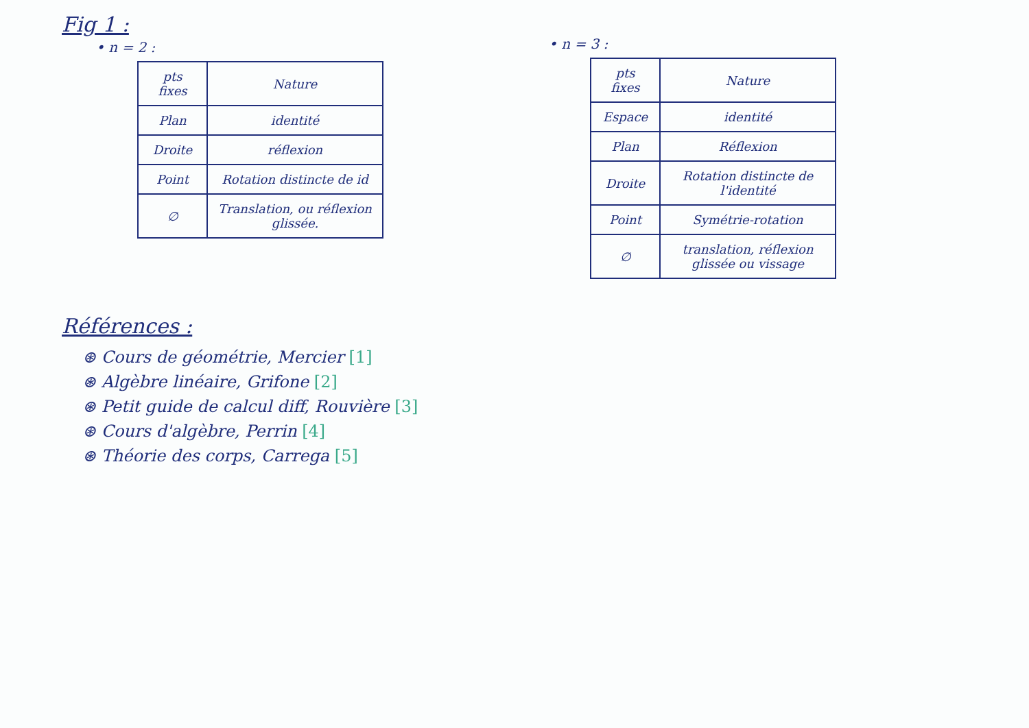Fig 1 :
• n = 2 :
| pts fixes | Nature |
| --- | --- |
| Plan | identité |
| Droite | réflexion |
| Point | Rotation distincte de id |
| ∅ | Translation, ou réflexion glissée. |
Références :
⊛ Cours de géométrie, Mercier [1]
⊛ Algèbre linéaire, Grifone [2]
⊛ Petit guide de calcul diff, Rouvière [3]
⊛ Cours d'algèbre, Perrin [4]
⊛ Théorie des corps, Carrega [5]
• n = 3 :
| pts fixes | Nature |
| --- | --- |
| Espace | identité |
| Plan | Réflexion |
| Droite | Rotation distincte de l'identité |
| Point | Symétrie-rotation |
| ∅ | translation, réflexion glissée ou vissage |